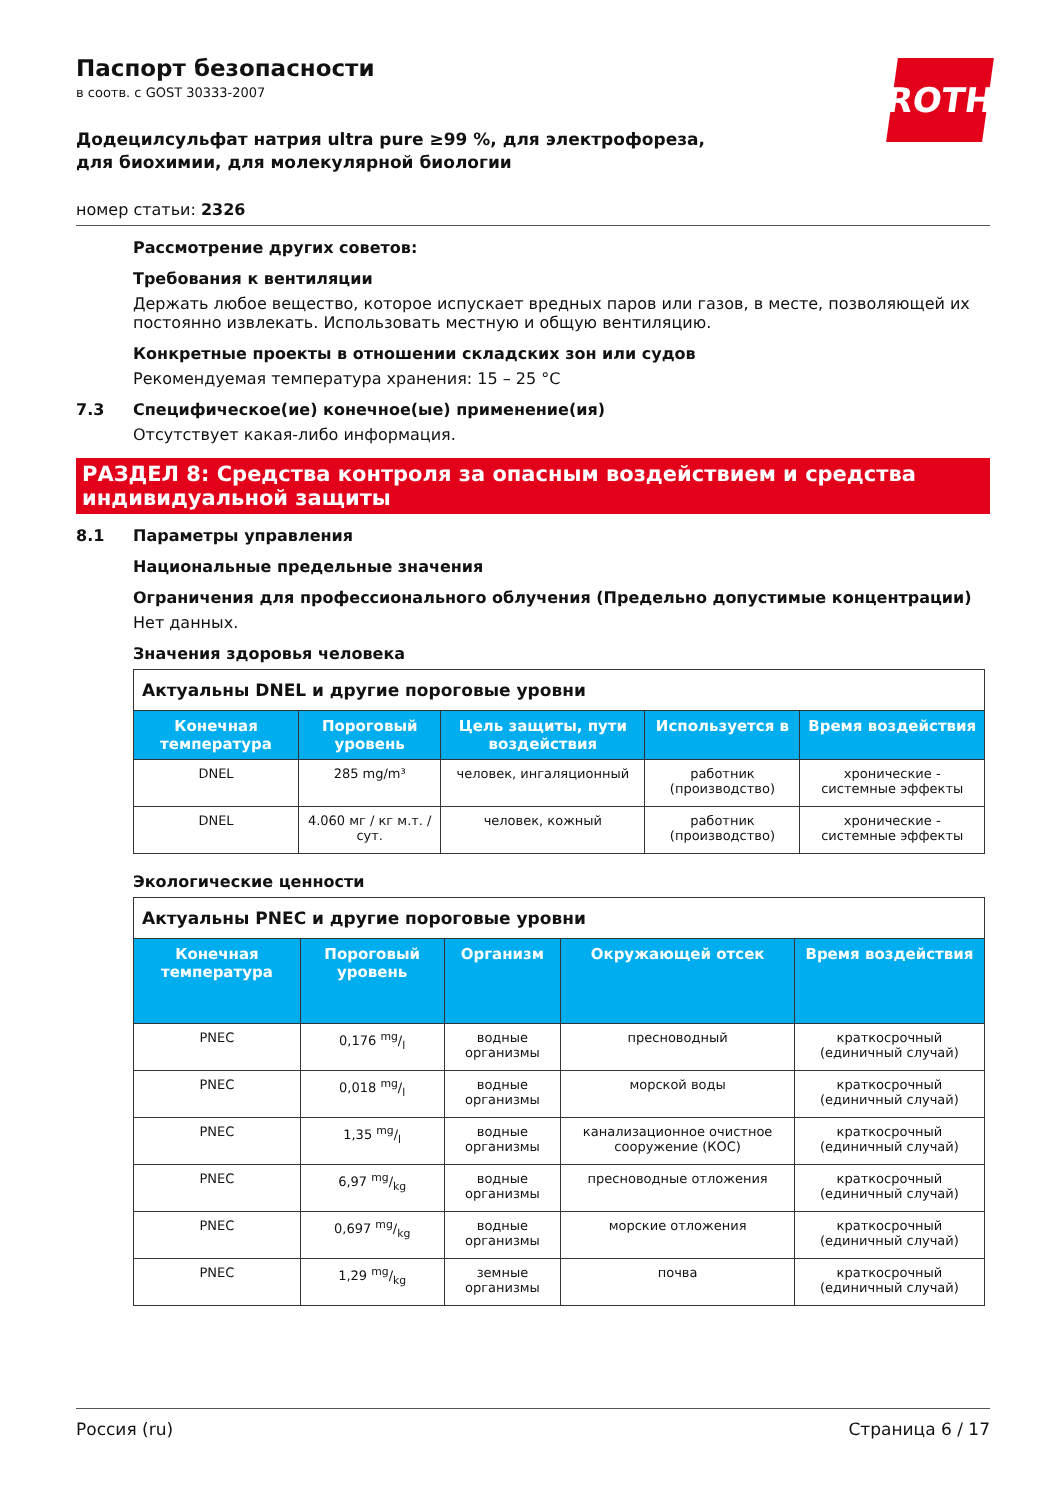ROTH
Паспорт безопасности
в соотв. с GOST 30333-2007
Додецилсульфат натрия ultra pure ≥99 %, для электрофореза, для биохимии, для молекулярной биологии
номер статьи: 2326
Рассмотрение других советов:
Требования к вентиляции
Держать любое вещество, которое испускает вредных паров или газов, в месте, позволяющей их постоянно извлекать. Использовать местную и общую вентиляцию.
Конкретные проекты в отношении складских зон или судов
Рекомендуемая температура хранения: 15 – 25 °C
7.3 Специфическое(ие) конечное(ые) применение(ия)
Отсутствует какая-либо информация.
РАЗДЕЛ 8: Средства контроля за опасным воздействием и средства индивидуальной защиты
8.1 Параметры управления
Национальные предельные значения
Ограничения для профессионального облучения (Предельно допустимые концентрации)
Нет данных.
Значения здоровья человека
| Актуальны DNEL и другие пороговые уровни | | | | |
| --- | --- | --- | --- | --- |
| Конечная температура | Пороговый уровень | Цель защиты, пути воздействия | Используется в | Время воздействия |
| DNEL | 285 mg/m³ | человек, ингаляционный | работник (производство) | хронические - системные эффекты |
| DNEL | 4.060 мг / кг м.т. / сут. | человек, кожный | работник (производство) | хронические - системные эффекты |
Экологические ценности
| Актуальны PNEC и другие пороговые уровни | | | | |
| --- | --- | --- | --- | --- |
| Конечная температура | Пороговый уровень | Организм | Окружающей отсек | Время воздействия |
| PNEC | 0,176 mg/l | водные организмы | пресноводный | краткосрочный (единичный случай) |
| PNEC | 0,018 mg/l | водные организмы | морской воды | краткосрочный (единичный случай) |
| PNEC | 1,35 mg/l | водные организмы | канализационное очистное сооружение (КОС) | краткосрочный (единичный случай) |
| PNEC | 6,97 mg/kg | водные организмы | пресноводные отложения | краткосрочный (единичный случай) |
| PNEC | 0,697 mg/kg | водные организмы | морские отложения | краткосрочный (единичный случай) |
| PNEC | 1,29 mg/kg | земные организмы | почва | краткосрочный (единичный случай) |
Россия (ru) Страница 6 / 17